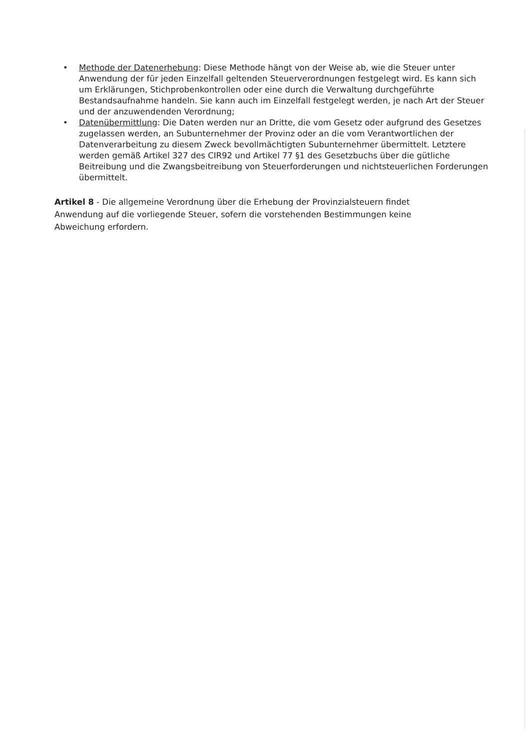• Methode der Datenerhebung: Diese Methode hängt von der Weise ab, wie die Steuer unter Anwendung der für jeden Einzelfall geltenden Steuerverordnungen festgelegt wird. Es kann sich um Erklärungen, Stichprobenkontrollen oder eine durch die Verwaltung durchgeführte Bestandsaufnahme handeln. Sie kann auch im Einzelfall festgelegt werden, je nach Art der Steuer und der anzuwendenden Verordnung;
• Datenübermittlung: Die Daten werden nur an Dritte, die vom Gesetz oder aufgrund des Gesetzes zugelassen werden, an Subunternehmer der Provinz oder an die vom Verantwortlichen der Datenverarbeitung zu diesem Zweck bevollmächtigten Subunternehmer übermittelt. Letztere werden gemäß Artikel 327 des CIR92 und Artikel 77 §1 des Gesetzbuchs über die gütliche Beitreibung und die Zwangsbeitreibung von Steuerforderungen und nichtsteuerlichen Forderungen übermittelt.
Artikel 8 - Die allgemeine Verordnung über die Erhebung der Provinzialsteuern findet Anwendung auf die vorliegende Steuer, sofern die vorstehenden Bestimmungen keine Abweichung erfordern.